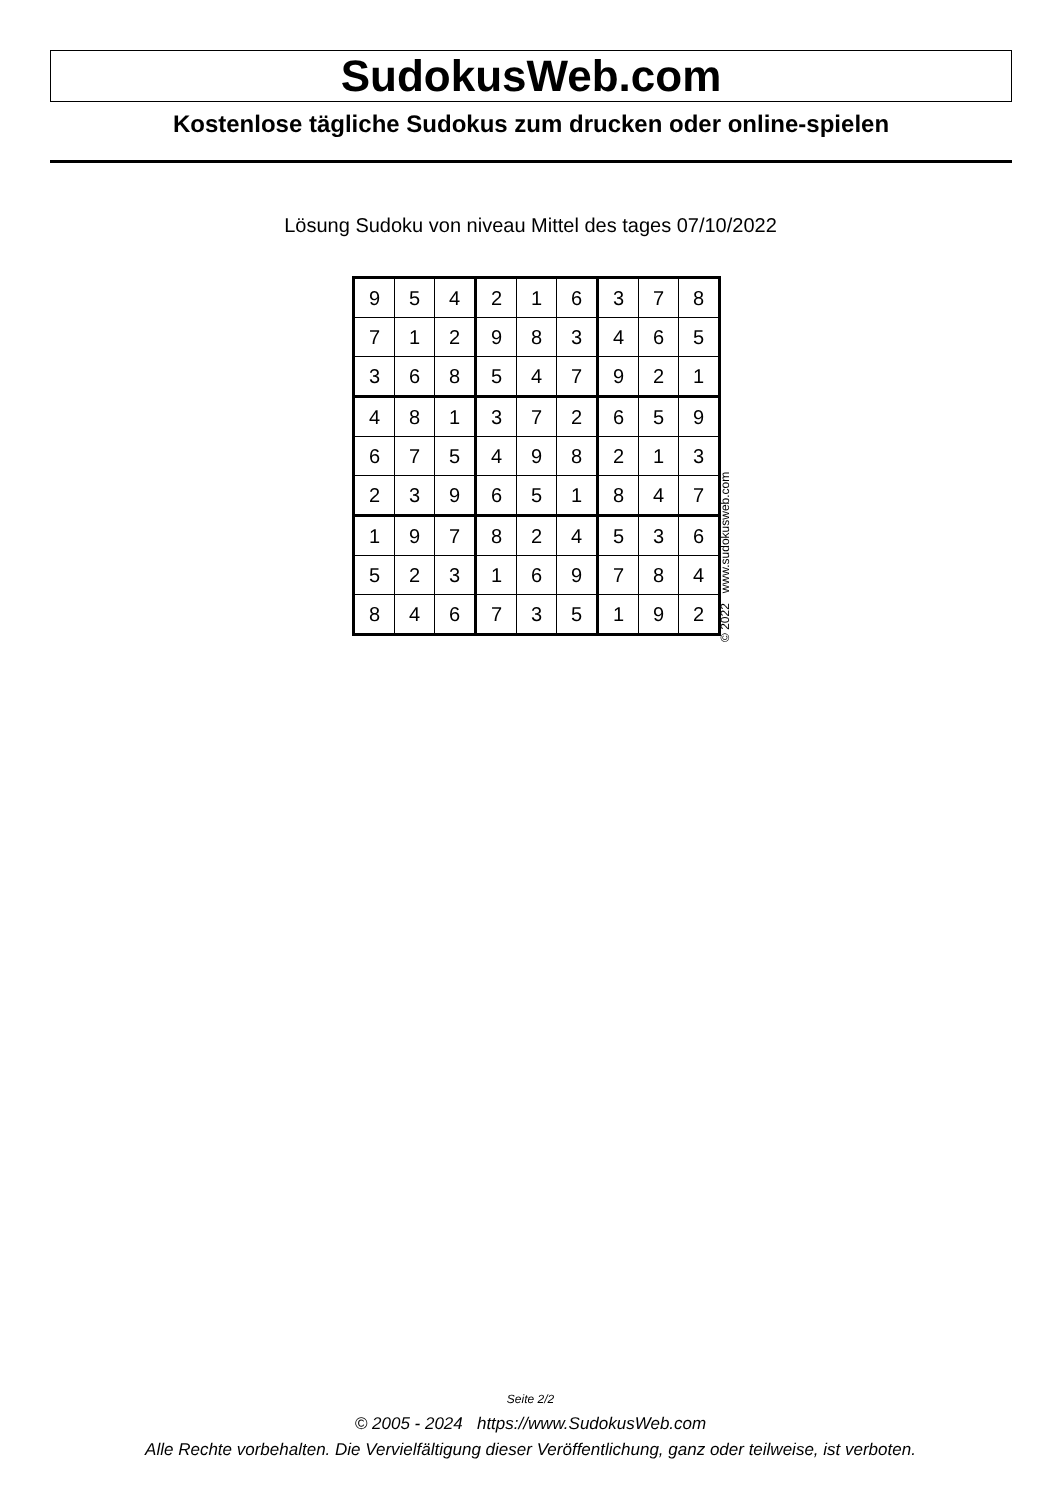SudokusWeb.com
Kostenlose tägliche Sudokus zum drucken oder online-spielen
Lösung Sudoku von niveau Mittel des tages 07/10/2022
| 9 | 5 | 4 | 2 | 1 | 6 | 3 | 7 | 8 |
| 7 | 1 | 2 | 9 | 8 | 3 | 4 | 6 | 5 |
| 3 | 6 | 8 | 5 | 4 | 7 | 9 | 2 | 1 |
| 4 | 8 | 1 | 3 | 7 | 2 | 6 | 5 | 9 |
| 6 | 7 | 5 | 4 | 9 | 8 | 2 | 1 | 3 |
| 2 | 3 | 9 | 6 | 5 | 1 | 8 | 4 | 7 |
| 1 | 9 | 7 | 8 | 2 | 4 | 5 | 3 | 6 |
| 5 | 2 | 3 | 1 | 6 | 9 | 7 | 8 | 4 |
| 8 | 4 | 6 | 7 | 3 | 5 | 1 | 9 | 2 |
© 2022 www.sudokusweb.com
Seite 2/2
© 2005 - 2024 https://www.SudokusWeb.com
Alle Rechte vorbehalten. Die Vervielfältigung dieser Veröffentlichung, ganz oder teilweise, ist verboten.